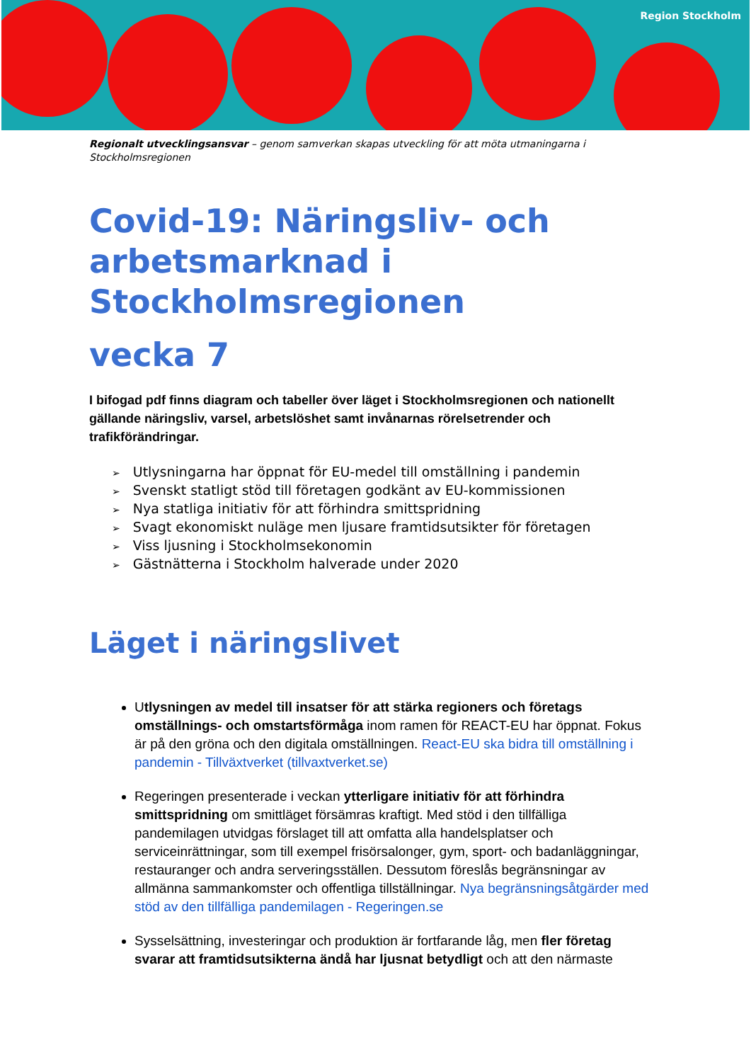Region Stockholm
Regionalt utvecklingsansvar – genom samverkan skapas utveckling för att möta utmaningarna i Stockholmsregionen
Covid-19: Näringsliv- och arbetsmarknad i Stockholmsregionen
vecka 7
I bifogad pdf finns diagram och tabeller över läget i Stockholmsregionen och nationellt gällande näringsliv, varsel, arbetslöshet samt invånarnas rörelsetrender och trafikförändringar.
Utlysningarna har öppnat för EU-medel till omställning i pandemin
Svenskt statligt stöd till företagen godkänt av EU-kommissionen
Nya statliga initiativ för att förhindra smittspridning
Svagt ekonomiskt nuläge men ljusare framtidsutsikter för företagen
Viss ljusning i Stockholmsekonomin
Gästnätterna i Stockholm halverade under 2020
Läget i näringslivet
Utlysningen av medel till insatser för att stärka regioners och företags omställnings- och omstartsförmåga inom ramen för REACT-EU har öppnat. Fokus är på den gröna och den digitala omställningen. React-EU ska bidra till omställning i pandemin - Tillväxtverket (tillvaxtverket.se)
Regeringen presenterade i veckan ytterligare initiativ för att förhindra smittspridning om smittläget försämras kraftigt. Med stöd i den tillfälliga pandemilagen utvidgas förslaget till att omfatta alla handelsplatser och serviceinrättningar, som till exempel frisörsalonger, gym, sport- och badanläggningar, restauranger och andra serveringsställen. Dessutom föreslås begränsningar av allmänna sammankomster och offentliga tillställningar. Nya begränsningsåtgärder med stöd av den tillfälliga pandemilagen - Regeringen.se
Sysselsättning, investeringar och produktion är fortfarande låg, men fler företag svarar att framtidsutsikterna ändå har ljusnat betydligt och att den närmaste